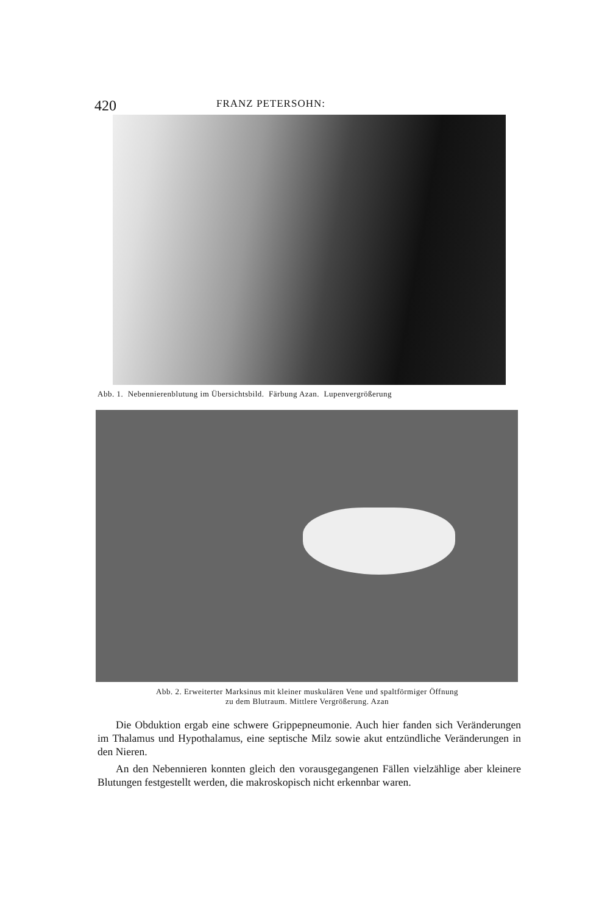420 FRANZ PETERSOHN:
Abb. 1. Nebennierenblutung im Übersichtsbild. Färbung Azan. Lupenvergrößerung
Abb. 2. Erweiterter Marksinus mit kleiner muskulären Vene und spaltförmiger Öffnung
zu dem Blutraum. Mittlere Vergrößerung. Azan
Die Obduktion ergab eine schwere Grippepneumonie. Auch hier fanden sich Veränderungen im Thalamus und Hypothalamus, eine septische Milz sowie akut entzündliche Veränderungen in den Nieren.
An den Nebennieren konnten gleich den vorausgegangenen Fällen vielzählige aber kleinere Blutungen festgestellt werden, die makroskopisch nicht erkennbar waren.